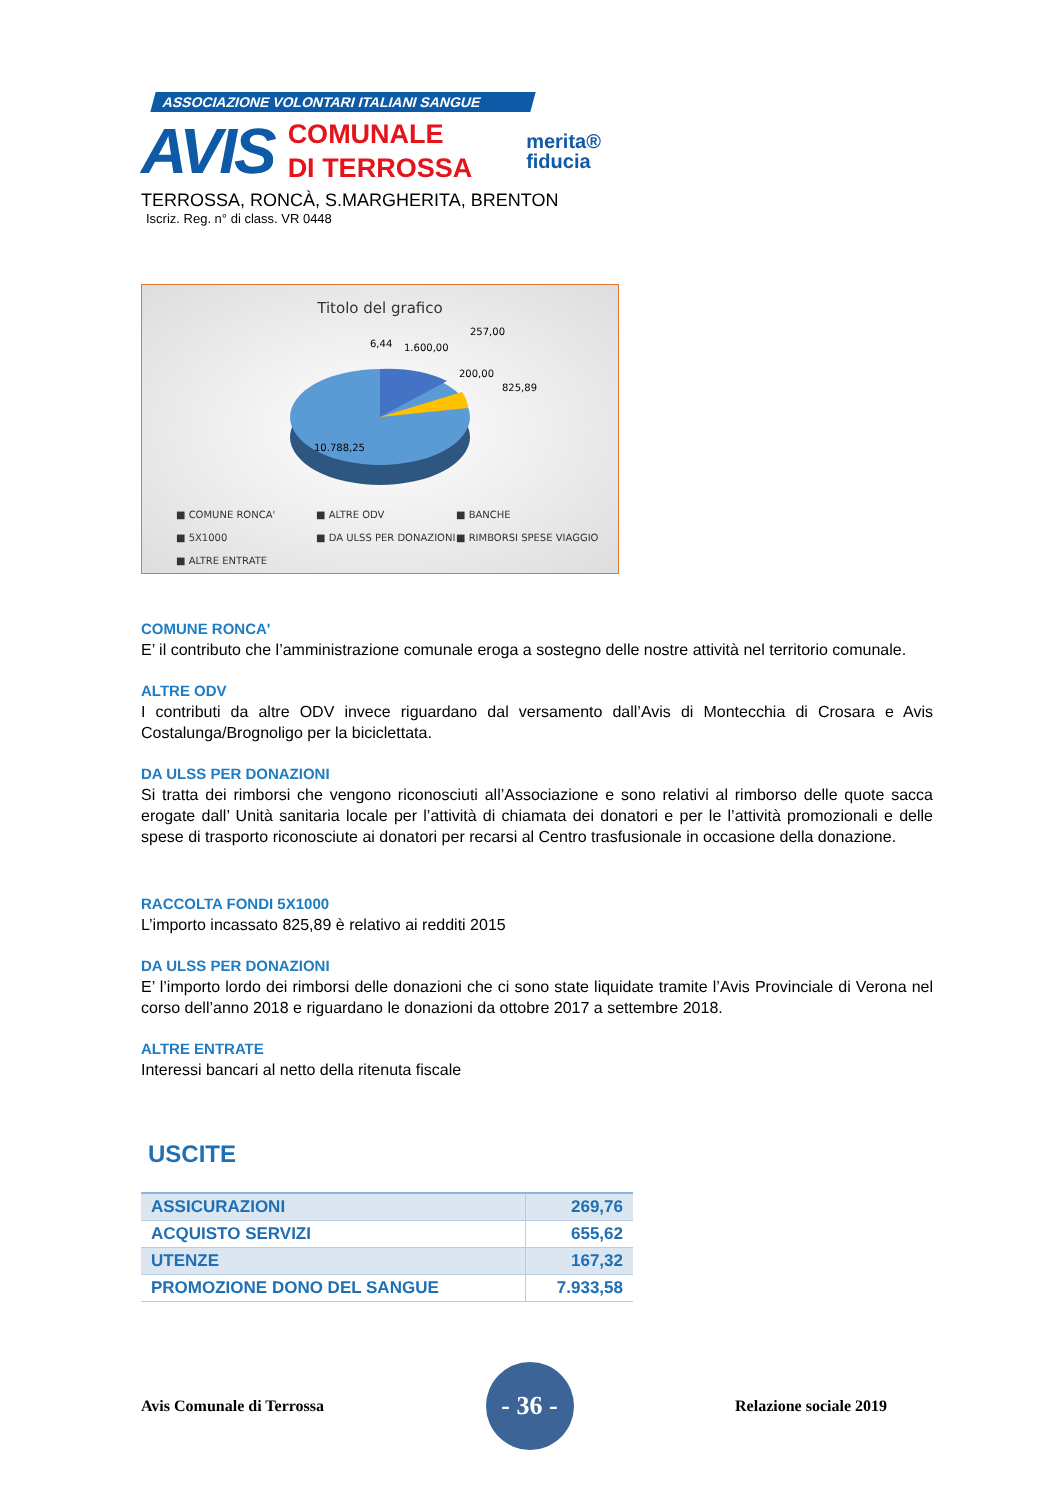ASSOCIAZIONE VOLONTARI ITALIANI SANGUE
AVIS
COMUNALE
DI TERROSSA
merita®
fiducia
TERROSSA, RONCÀ, S.MARGHERITA, BRENTON
Iscriz. Reg. n° di class. VR 0448
Titolo del grafico
6,44
1.600,00
257,00
200,00
825,89
10.788,25
■ COMUNE RONCA' ■ ALTRE ODV ■ BANCHE ■ 5X1000 ■ DA ULSS PER DONAZIONI ■ RIMBORSI SPESE VIAGGIO ■ ALTRE ENTRATE
COMUNE RONCA'
E’ il contributo che l’amministrazione comunale eroga a sostegno delle nostre attività nel territorio comunale.
ALTRE ODV
I contributi da altre ODV invece riguardano dal versamento dall’Avis di Montecchia di Crosara e Avis Costalunga/Brognoligo per la biciclettata.
DA ULSS PER DONAZIONI
Si tratta dei rimborsi che vengono riconosciuti all’Associazione e sono relativi al rimborso delle quote sacca erogate dall’ Unità sanitaria locale per l’attività di chiamata dei donatori e per le l’attività promozionali e delle spese di trasporto riconosciute ai donatori per recarsi al Centro trasfusionale in occasione della donazione.
RACCOLTA FONDI 5X1000
L’importo incassato 825,89 è relativo ai redditi 2015
DA ULSS PER DONAZIONI
E’ l’importo lordo dei rimborsi delle donazioni che ci sono state liquidate tramite l’Avis Provinciale di Verona nel corso dell’anno 2018 e riguardano le donazioni da ottobre 2017 a settembre 2018.
ALTRE ENTRATE
Interessi bancari al netto della ritenuta fiscale
USCITE
| ASSICURAZIONI | 269,76 |
| ACQUISTO SERVIZI | 655,62 |
| UTENZE | 167,32 |
| PROMOZIONE DONO DEL SANGUE | 7.933,58 |
Avis Comunale di Terrossa
- 36 -
Relazione sociale 2019